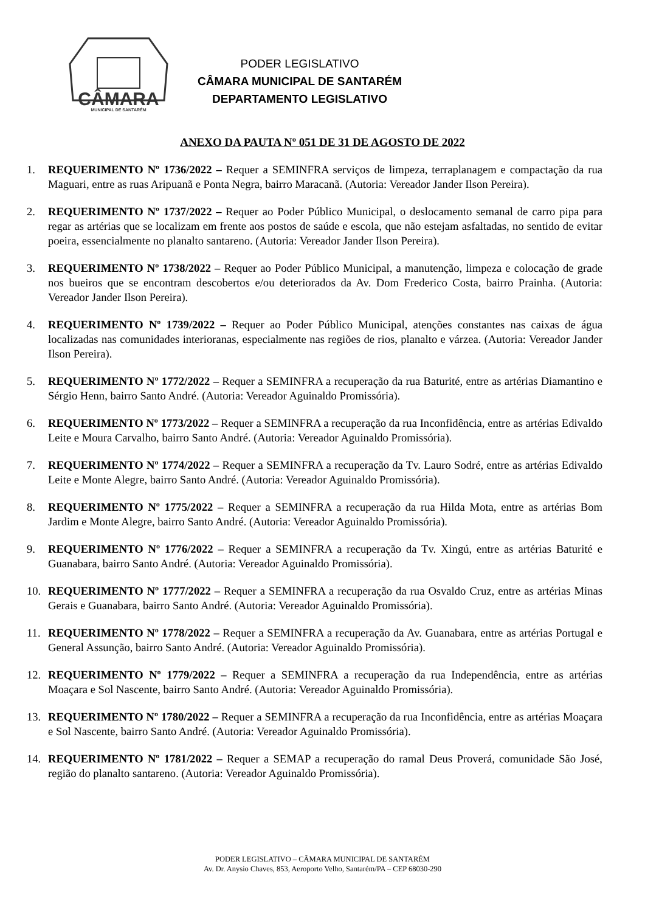CÂMARA
MUNICIPAL DE SANTARÉM
PODER LEGISLATIVO
CÂMARA MUNICIPAL DE SANTARÉM
DEPARTAMENTO LEGISLATIVO
ANEXO DA PAUTA Nº 051 DE 31 DE AGOSTO DE 2022
1. REQUERIMENTO Nº 1736/2022 – Requer a SEMINFRA serviços de limpeza, terraplanagem e compactação da rua Maguari, entre as ruas Aripuanã e Ponta Negra, bairro Maracanã. (Autoria: Vereador Jander Ilson Pereira).
2. REQUERIMENTO Nº 1737/2022 – Requer ao Poder Público Municipal, o deslocamento semanal de carro pipa para regar as artérias que se localizam em frente aos postos de saúde e escola, que não estejam asfaltadas, no sentido de evitar poeira, essencialmente no planalto santareno. (Autoria: Vereador Jander Ilson Pereira).
3. REQUERIMENTO Nº 1738/2022 – Requer ao Poder Público Municipal, a manutenção, limpeza e colocação de grade nos bueiros que se encontram descobertos e/ou deteriorados da Av. Dom Frederico Costa, bairro Prainha. (Autoria: Vereador Jander Ilson Pereira).
4. REQUERIMENTO Nº 1739/2022 – Requer ao Poder Público Municipal, atenções constantes nas caixas de água localizadas nas comunidades interioranas, especialmente nas regiões de rios, planalto e várzea. (Autoria: Vereador Jander Ilson Pereira).
5. REQUERIMENTO Nº 1772/2022 – Requer a SEMINFRA a recuperação da rua Baturité, entre as artérias Diamantino e Sérgio Henn, bairro Santo André. (Autoria: Vereador Aguinaldo Promissória).
6. REQUERIMENTO Nº 1773/2022 – Requer a SEMINFRA a recuperação da rua Inconfidência, entre as artérias Edivaldo Leite e Moura Carvalho, bairro Santo André. (Autoria: Vereador Aguinaldo Promissória).
7. REQUERIMENTO Nº 1774/2022 – Requer a SEMINFRA a recuperação da Tv. Lauro Sodré, entre as artérias Edivaldo Leite e Monte Alegre, bairro Santo André. (Autoria: Vereador Aguinaldo Promissória).
8. REQUERIMENTO Nº 1775/2022 – Requer a SEMINFRA a recuperação da rua Hilda Mota, entre as artérias Bom Jardim e Monte Alegre, bairro Santo André. (Autoria: Vereador Aguinaldo Promissória).
9. REQUERIMENTO Nº 1776/2022 – Requer a SEMINFRA a recuperação da Tv. Xingú, entre as artérias Baturité e Guanabara, bairro Santo André. (Autoria: Vereador Aguinaldo Promissória).
10. REQUERIMENTO Nº 1777/2022 – Requer a SEMINFRA a recuperação da rua Osvaldo Cruz, entre as artérias Minas Gerais e Guanabara, bairro Santo André. (Autoria: Vereador Aguinaldo Promissória).
11. REQUERIMENTO Nº 1778/2022 – Requer a SEMINFRA a recuperação da Av. Guanabara, entre as artérias Portugal e General Assunção, bairro Santo André. (Autoria: Vereador Aguinaldo Promissória).
12. REQUERIMENTO Nº 1779/2022 – Requer a SEMINFRA a recuperação da rua Independência, entre as artérias Moaçara e Sol Nascente, bairro Santo André. (Autoria: Vereador Aguinaldo Promissória).
13. REQUERIMENTO Nº 1780/2022 – Requer a SEMINFRA a recuperação da rua Inconfidência, entre as artérias Moaçara e Sol Nascente, bairro Santo André. (Autoria: Vereador Aguinaldo Promissória).
14. REQUERIMENTO Nº 1781/2022 – Requer a SEMAP a recuperação do ramal Deus Proverá, comunidade São José, região do planalto santareno. (Autoria: Vereador Aguinaldo Promissória).
PODER LEGISLATIVO – CÂMARA MUNICIPAL DE SANTARÉM
Av. Dr. Anysio Chaves, 853, Aeroporto Velho, Santarém/PA – CEP 68030-290